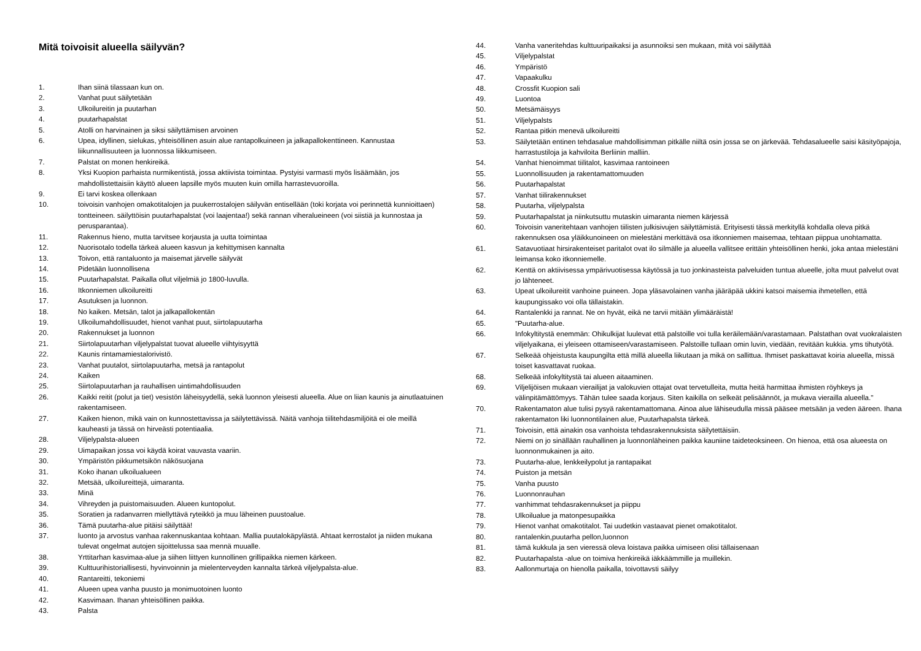Mitä toivoisit alueella säilyvän?
1. Ihan siinä tilassaan kun on.
2. Vanhat puut säilytetään
3. Ulkoilureitin ja puutarhan
4. puutarhapalstat
5. Atolli on harvinainen ja siksi säilyttämisen arvoinen
6. Upea, idyllinen, sielukas, yhteisöllinen asuin alue rantapolkuineen ja jalkapallokenttineen. Kannustaa liikunnallisuuteen ja luonnossa liikkumiseen.
7. Palstat on monen henkireikä.
8. Yksi Kuopion parhaista nurmikentistä, jossa aktiivista toimintaa. Pystyisi varmasti myös lisäämään, jos mahdollistettaisiin käyttö alueen lapsille myös muuten kuin omilla harrastevuoroilla.
9. Ei tarvi koskea ollenkaan
10. toivoisin vanhojen omakotitalojen ja puukerrostalojen säilyvän entisellään (toki korjata voi perinnettä kunnioittaen) tontteineen. säilyttöisin puutarhapalstat (voi laajentaa!) sekä rannan viheralueineen (voi siistiä ja kunnostaa ja perusparantaa).
11. Rakennus hieno, mutta tarvitsee korjausta ja uutta toimintaa
12. Nuorisotalo todella tärkeä alueen kasvun ja kehittymisen kannalta
13. Toivon, että rantaluonto ja maisemat järvelle säilyvät
14. Pidetään luonnollisena
15. Puutarhapalstat. Paikalla ollut viljelmiä jo 1800-luvulla.
16. Itkonniemen ulkoilureitti
17. Asutuksen ja luonnon.
18. No kaiken. Metsän, talot ja jalkapallokentän
19. Ulkoilumahdollisuudet, hienot vanhat puut, siirtolapuutarha
20. Rakennukset ja luonnon
21. Siirtolapuutarhan viljelypalstat tuovat alueelle viihtyisyyttä
22. Kaunis rintamamiestalorivistö.
23. Vanhat puutalot, siirtolapuutarha, metsä ja rantapolut
24. Kaiken
25. Siirtolapuutarhan ja rauhallisen uintimahdollisuuden
26. Kaikki reitit (polut ja tiet) vesistön läheisyydellä, sekä luonnon yleisesti alueella. Alue on liian kaunis ja ainutlaatuinen rakentamiseen.
27. Kaiken hienon, mikä vain on kunnostettavissa ja säilytettävissä. Näitä vanhoja tiilitehdasmiljöitä ei ole meillä kauheasti ja tässä on hirveästi potentiaalia.
28. Viljelypalsta-alueen
29. Uimapaikan jossa voi käydä koirat vauvasta vaariin.
30. Ympäristön pikkumetsikön näkösuojana
31. Koko ihanan ulkoilualueen
32. Metsää, ulkoilureittejä, uimaranta.
33. Minä
34. Vihreyden ja puistomaisuuden. Alueen kuntopolut.
35. Soratien ja radanvarren miellyttävä ryteikkö ja muu läheinen puustoalue.
36. Tämä puutarha-alue pitäisi säilyttää!
37. luonto ja arvostus vanhaa rakennuskantaa kohtaan. Mallia puutalokäpylästä. Ahtaat kerrostalot ja niiden mukana tulevat ongelmat autojen sijoittelussa saa mennä muualle.
38. Yrttitarhan kasvimaa-alue ja siihen liittyen kunnollinen grillipaikka niemen kärkeen.
39. Kulttuurihistoriallisesti, hyvinvoinnin ja mielenterveyden kannalta tärkeä viljelypalsta-alue.
40. Rantareitti, tekoniemi
41. Alueen upea vanha puusto ja monimuotoinen luonto
42. Kasvimaan. Ihanan yhteisöllinen paikka.
43. Palsta
44. Vanha vaneritehdas kulttuuripaikaksi ja asunnoiksi sen mukaan, mitä voi säilyttää
45. Viljelypalstat
46. Ympäristö
47. Vapaakulku
48. Crossfit Kuopion sali
49. Luontoa
50. Metsämäisyys
51. Viljelypalsts
52. Rantaa pitkin menevä ulkoilureitti
53. Säilytetään entinen tehdasalue mahdollisimman pitkälle niiltä osin jossa se on järkevää. Tehdasalueelle saisi käsityöpajoja, harrastustiloja ja kahviloita Berliinin malliin.
54. Vanhat hienoimmat tiilitalot, kasvimaa rantoineen
55. Luonnollisuuden ja rakentamattomuuden
56. Puutarhapalstat
57. Vanhat tiilirakennukset
58. Puutarha, viljelypalsta
59. Puutarhapalstat ja niinkutsuttu mutaskin uimaranta niemen kärjessä
60. Toivoisin vaneritehtaan vanhojen tiilisten julkisivujen säilyttämistä. Erityisesti tässä merkityllä kohdalla oleva pitkä rakennuksen osa yläikkunoineen on mielestäni merkittävä osa itkonniemen maisemaa, tehtaan piippua unohtamatta.
61. Satavuotiaat hirsirakenteiset paritalot ovat ilo silmälle ja alueella vallitsee erittäin yhteisöllinen henki, joka antaa mielestäni leimansa koko itkonniemelle.
62. Kenttä on aktiivisessa ympärivuotisessa käytössä ja tuo jonkinasteista palveluiden tuntua alueelle, jolta muut palvelut ovat jo lähteneet.
63. Upeat ulkoilureitit vanhoine puineen. Jopa yläsavolainen vanha jääräpää ukkini katsoi maisemia ihmetellen, että kaupungissako voi olla tällaistakin.
64. Rantalenkki ja rannat. Ne on hyvät, eikä ne tarvii mitään ylimääräistä!
65. "Puutarha-alue.
66. Infokyltitystä enemmän: Ohikulkijat luulevat että palstoille voi tulla keräilemään/varastamaan. Palstathan ovat vuokralaisten viljelyaikana, ei yleiseen ottamiseen/varastamiseen. Palstoille tullaan omin luvin, viedään, revitään kukkia. yms tihutyötä.
67. Selkeää ohjeistusta kaupungilta että millä alueella liikutaan ja mikä on sallittua. Ihmiset paskattavat koiria alueella, missä toiset kasvattavat ruokaa.
68. Selkeää infokyltitystä tai alueen aitaaminen.
69. Viljelijöisen mukaan vierailijat ja valokuvien ottajat ovat tervetulleita, mutta heitä harmittaa ihmisten röyhkeys ja välinpitämättömyys. Tähän tulee saada korjaus. Siten kaikilla on selkeät pelisäännöt, ja mukava vierailla alueella."
70. Rakentamaton alue tulisi pysyä rakentamattomana. Ainoa alue lähiseudulla missä pääsee metsään ja veden ääreen. Ihana rakentamaton liki luonnontilainen alue, Puutarhapalsta tärkeä.
71. Toivoisin, että ainakin osa vanhoista tehdasrakennuksista säilytettäisiin.
72. Niemi on jo sinällään rauhallinen ja luonnonläheinen paikka kauniine taideteoksineen. On hienoa, että osa alueesta on luonnonmukainen ja aito.
73. Puutarha-alue, lenkkeilypolut ja rantapaikat
74. Puiston ja metsän
75. Vanha puusto
76. Luonnonrauhan
77. vanhimmat tehdasrakennukset ja piippu
78. Ulkoilualue ja matonpesupaikka
79. Hienot vanhat omakotitalot. Tai uudetkin vastaavat pienet omakotitalot.
80. rantalenkin,puutarha pellon,luonnon
81. tämä kukkula ja sen vieressä oleva loistava paikka uimiseen olisi tällaisenaan
82. Puutarhapalsta -alue on toimiva henkireikä iäkkäämmille ja muillekin.
83. Aallonmurtaja on hienolla paikalla, toivottavsti säilyy